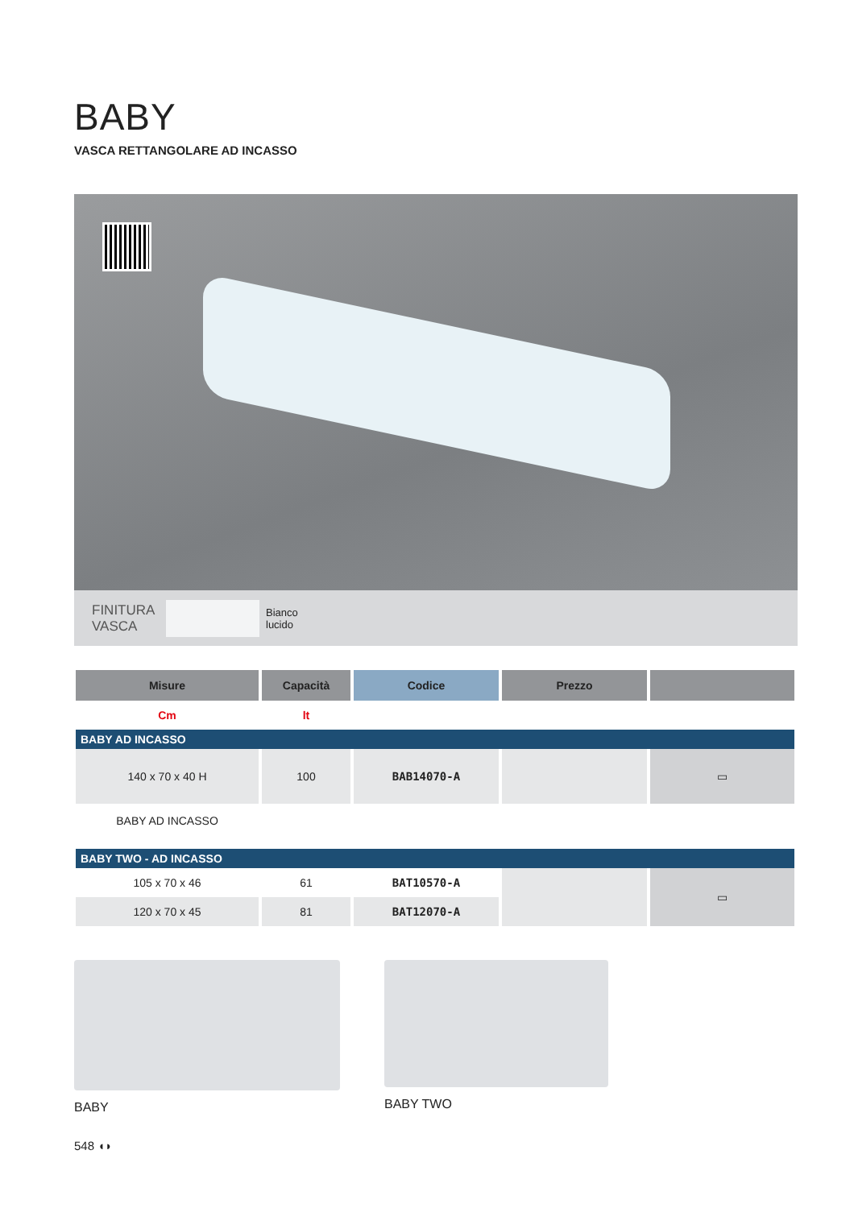BABY
VASCA RETTANGOLARE AD INCASSO
FINITURA
VASCA
Bianco
lucido
| Misure | Capacità | Codice | Prezzo | |
| --- | --- | --- | --- | --- |
| Cm | lt | | | |
| BABY AD INCASSO | | | | |
| 140 x 70 x 40 H | 100 | BAB14070-A | | ▭ |
| BABY AD INCASSO | | | | |
| BABY TWO - AD INCASSO | | | | |
| 105 x 70 x 46 | 61 | BAT10570-A | | ▭ |
| 120 x 70 x 45 | 81 | BAT12070-A | | |
BABY BABY TWO
548 ◖◗